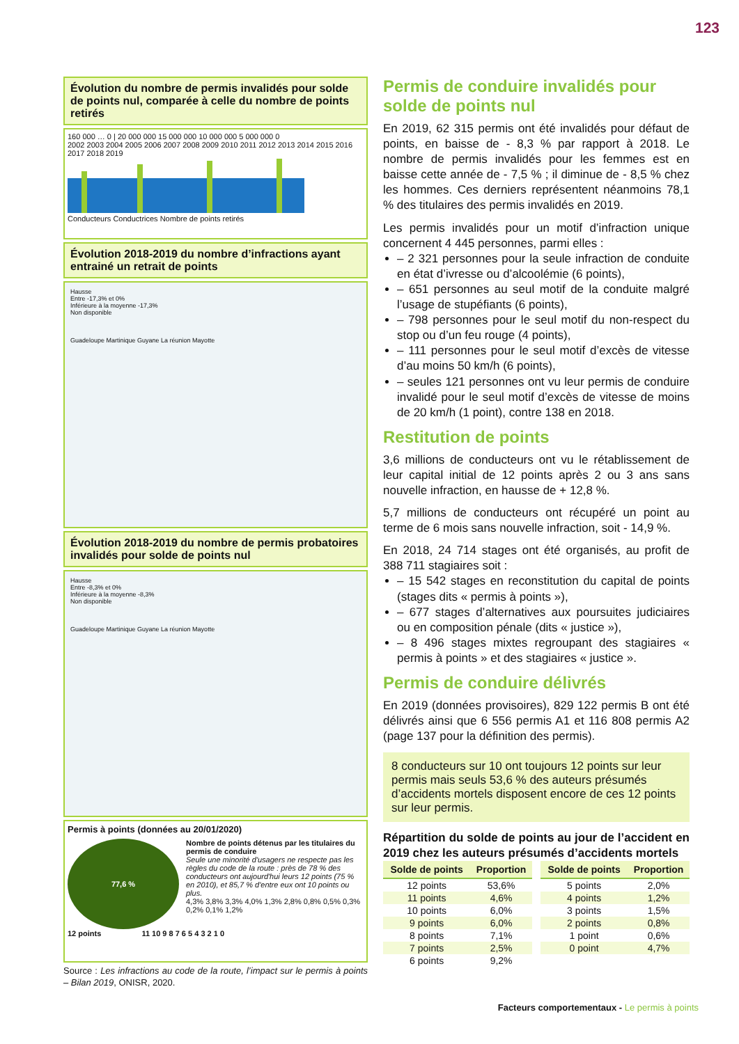123
Évolution du nombre de permis invalidés pour solde de points nul, comparée à celle du nombre de points retirés
160 000 … 0 | 20 000 000 15 000 000 10 000 000 5 000 000 0
2002 2003 2004 2005 2006 2007 2008 2009 2010 2011 2012 2013 2014 2015 2016 2017 2018 2019
Conducteurs Conductrices Nombre de points retirés
Évolution 2018-2019 du nombre d’infractions ayant entrainé un retrait de points
Hausse
Entre -17,3% et 0%
Inférieure à la moyenne -17,3%
Non disponible
Guadeloupe Martinique Guyane La réunion Mayotte
Évolution 2018-2019 du nombre de permis probatoires invalidés pour solde de points nul
Hausse
Entre -8,3% et 0%
Inférieure à la moyenne -8,3%
Non disponible
Guadeloupe Martinique Guyane La réunion Mayotte
Permis à points (données au 20/01/2020)
77,6 %
Nombre de points détenus par les titulaires du permis de conduire
Seule une minorité d'usagers ne respecte pas les règles du code de la route : près de 78 % des conducteurs ont aujourd'hui leurs 12 points (75 % en 2010), et 85,7 % d'entre eux ont 10 points ou plus.
4,3% 3,8% 3,3% 4,0% 1,3% 2,8% 0,8% 0,5% 0,3% 0,2% 0,1% 1,2%
12 points 11 10 9 8 7 6 5 4 3 2 1 0
Source : Les infractions au code de la route, l’impact sur le permis à points – Bilan 2019, ONISR, 2020.
Permis de conduire invalidés pour solde de points nul
En 2019, 62 315 permis ont été invalidés pour défaut de points, en baisse de - 8,3 % par rapport à 2018. Le nombre de permis invalidés pour les femmes est en baisse cette année de - 7,5 % ; il diminue de - 8,5 % chez les hommes. Ces derniers représentent néanmoins 78,1 % des titulaires des permis invalidés en 2019.
Les permis invalidés pour un motif d’infraction unique concernent 4 445 personnes, parmi elles :
– 2 321 personnes pour la seule infraction de conduite en état d’ivresse ou d’alcoolémie (6 points),
– 651 personnes au seul motif de la conduite malgré l’usage de stupéfiants (6 points),
– 798 personnes pour le seul motif du non-respect du stop ou d’un feu rouge (4 points),
– 111 personnes pour le seul motif d’excès de vitesse d’au moins 50 km/h (6 points),
– seules 121 personnes ont vu leur permis de conduire invalidé pour le seul motif d’excès de vitesse de moins de 20 km/h (1 point), contre 138 en 2018.
Restitution de points
3,6 millions de conducteurs ont vu le rétablissement de leur capital initial de 12 points après 2 ou 3 ans sans nouvelle infraction, en hausse de + 12,8 %.
5,7 millions de conducteurs ont récupéré un point au terme de 6 mois sans nouvelle infraction, soit - 14,9 %.
En 2018, 24 714 stages ont été organisés, au profit de 388 711 stagiaires soit :
– 15 542 stages en reconstitution du capital de points (stages dits « permis à points »),
– 677 stages d’alternatives aux poursuites judiciaires ou en composition pénale (dits « justice »),
– 8 496 stages mixtes regroupant des stagiaires « permis à points » et des stagiaires « justice ».
Permis de conduire délivrés
En 2019 (données provisoires), 829 122 permis B ont été délivrés ainsi que 6 556 permis A1 et 116 808 permis A2 (page 137 pour la définition des permis).
8 conducteurs sur 10 ont toujours 12 points sur leur permis mais seuls 53,6 % des auteurs présumés d’accidents mortels disposent encore de ces 12 points sur leur permis.
Répartition du solde de points au jour de l’accident en 2019 chez les auteurs présumés d’accidents mortels
| Solde de points | Proportion |
| --- | --- |
| 12 points | 53,6% |
| 11 points | 4,6% |
| 10 points | 6,0% |
| 9 points | 6,0% |
| 8 points | 7,1% |
| 7 points | 2,5% |
| 6 points | 9,2% |
| Solde de points | Proportion |
| --- | --- |
| 5 points | 2,0% |
| 4 points | 1,2% |
| 3 points | 1,5% |
| 2 points | 0,8% |
| 1 point | 0,6% |
| 0 point | 4,7% |
Facteurs comportementaux - Le permis à points